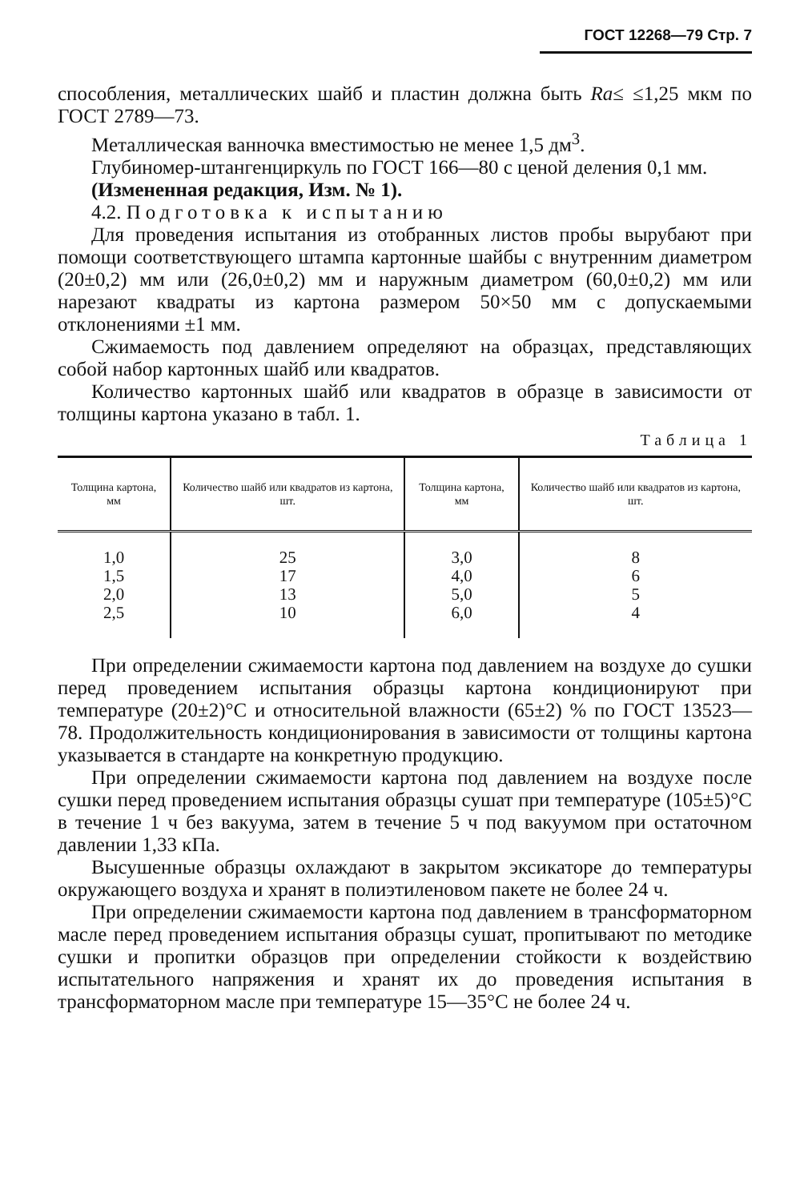ГОСТ 12268—79 Стр. 7
способления, металлических шайб и пластин должна быть Ra≤ ≤1,25 мкм по ГОСТ 2789—73.
Металлическая ванночка вместимостью не менее 1,5 дм<sup>3</sup>.
Глубиномер-штангенциркуль по ГОСТ 166—80 с ценой деления 0,1 мм.
(Измененная редакция, Изм. № 1).
4.2. Подготовка к испытанию
Для проведения испытания из отобранных листов пробы вырубают при помощи соответствующего штампа картонные шайбы с внутренним диаметром (20±0,2) мм или (26,0±0,2) мм и наружным диаметром (60,0±0,2) мм или нарезают квадраты из картона размером 50×50 мм с допускаемыми отклонениями ±1 мм.
Сжимаемость под давлением определяют на образцах, представляющих собой набор картонных шайб или квадратов.
Количество картонных шайб или квадратов в образце в зависимости от толщины картона указано в табл. 1.
Таблица 1
| Толщина картона, мм | Количество шайб или квадратов из картона, шт. | Толщина картона, мм | Количество шайб или квадратов из картона, шт. |
| --- | --- | --- | --- |
| 1,0 1,5 2,0 2,5 | 25 17 13 10 | 3,0 4,0 5,0 6,0 | 8 6 5 4 |
При определении сжимаемости картона под давлением на воздухе до сушки перед проведением испытания образцы картона кондиционируют при температуре (20±2)°С и относительной влажности (65±2) % по ГОСТ 13523—78. Продолжительность кондиционирования в зависимости от толщины картона указывается в стандарте на конкретную продукцию.
При определении сжимаемости картона под давлением на воздухе после сушки перед проведением испытания образцы сушат при температуре (105±5)°С в течение 1 ч без вакуума, затем в течение 5 ч под вакуумом при остаточном давлении 1,33 кПа.
Высушенные образцы охлаждают в закрытом эксикаторе до температуры окружающего воздуха и хранят в полиэтиленовом пакете не более 24 ч.
При определении сжимаемости картона под давлением в трансформаторном масле перед проведением испытания образцы сушат, пропитывают по методике сушки и пропитки образцов при определении стойкости к воздействию испытательного напряжения и хранят их до проведения испытания в трансформаторном масле при температуре 15—35°С не более 24 ч.